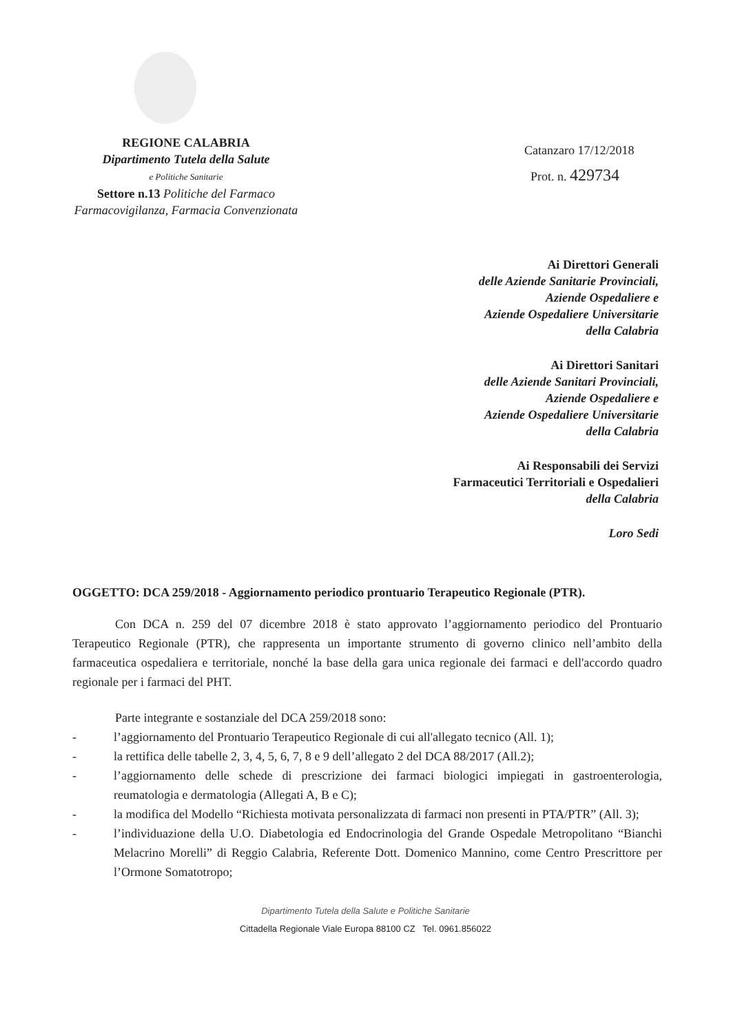REGIONE CALABRIA
Dipartimento Tutela della Salute
e Politiche Sanitarie
Settore n.13 Politiche del Farmaco
Farmacovigilanza, Farmacia Convenzionata
Catanzaro 17/12/2018
Prot. n. 429734
Ai Direttori Generali
delle Aziende Sanitarie Provinciali,
Aziende Ospedaliere e
Aziende Ospedaliere Universitarie
della Calabria
Ai Direttori Sanitari
delle Aziende Sanitari Provinciali,
Aziende Ospedaliere e
Aziende Ospedaliere Universitarie
della Calabria
Ai Responsabili dei Servizi
Farmaceutici Territoriali e Ospedalieri
della Calabria
Loro Sedi
OGGETTO: DCA 259/2018 - Aggiornamento periodico prontuario Terapeutico Regionale (PTR).
Con DCA n. 259 del 07 dicembre 2018 è stato approvato l’aggiornamento periodico del Prontuario Terapeutico Regionale (PTR), che rappresenta un importante strumento di governo clinico nell’ambito della farmaceutica ospedaliera e territoriale, nonché la base della gara unica regionale dei farmaci e dell'accordo quadro regionale per i farmaci del PHT.
Parte integrante e sostanziale del DCA 259/2018 sono:
- l’aggiornamento del Prontuario Terapeutico Regionale di cui all'allegato tecnico (All. 1);
- la rettifica delle tabelle 2, 3, 4, 5, 6, 7, 8 e 9 dell’allegato 2 del DCA 88/2017 (All.2);
- l’aggiornamento delle schede di prescrizione dei farmaci biologici impiegati in gastroenterologia, reumatologia e dermatologia (Allegati A, B e C);
- la modifica del Modello “Richiesta motivata personalizzata di farmaci non presenti in PTA/PTR” (All. 3);
- l’individuazione della U.O. Diabetologia ed Endocrinologia del Grande Ospedale Metropolitano “Bianchi Melacrino Morelli” di Reggio Calabria, Referente Dott. Domenico Mannino, come Centro Prescrittore per l’Ormone Somatotropo;
Dipartimento Tutela della Salute e Politiche Sanitarie
Cittadella Regionale Viale Europa 88100 CZ Tel. 0961.856022